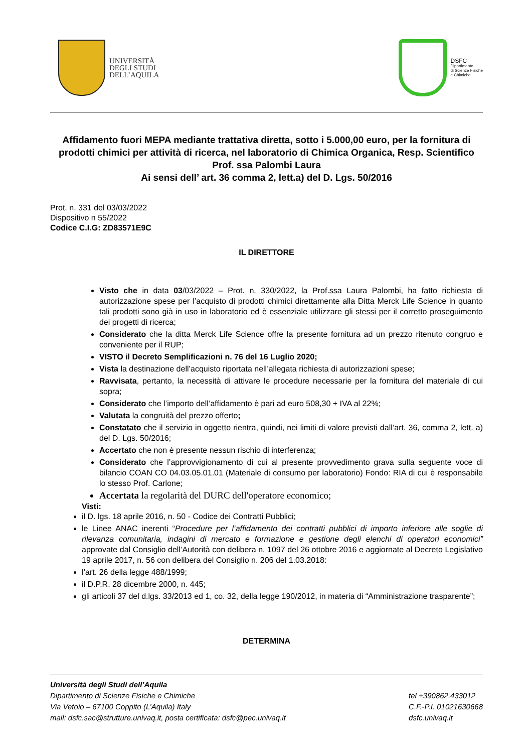UNIVERSITÀ
DEGLI STUDI
DELL’AQUILA
DSFC
Dipartimento
di Scienze Fisiche
e Chimiche
Affidamento fuori MEPA mediante trattativa diretta, sotto i 5.000,00 euro, per la fornitura di prodotti chimici per attività di ricerca, nel laboratorio di Chimica Organica, Resp. Scientifico Prof. ssa Palombi Laura
Ai sensi dell’ art. 36 comma 2, lett.a) del D. Lgs. 50/2016
Prot. n. 331 del 03/03/2022
Dispositivo n 55/2022
Codice C.I.G: ZD83571E9C
IL DIRETTORE
Visto che in data 03/03/2022 – Prot. n. 330/2022, la Prof.ssa Laura Palombi, ha fatto richiesta di autorizzazione spese per l’acquisto di prodotti chimici direttamente alla Ditta Merck Life Science in quanto tali prodotti sono già in uso in laboratorio ed è essenziale utilizzare gli stessi per il corretto proseguimento dei progetti di ricerca;
Considerato che la ditta Merck Life Science offre la presente fornitura ad un prezzo ritenuto congruo e conveniente per il RUP;
VISTO il Decreto Semplificazioni n. 76 del 16 Luglio 2020;
Vista la destinazione dell’acquisto riportata nell’allegata richiesta di autorizzazioni spese;
Ravvisata, pertanto, la necessità di attivare le procedure necessarie per la fornitura del materiale di cui sopra;
Considerato che l’importo dell’affidamento è pari ad euro 508,30 + IVA al 22%;
Valutata la congruità del prezzo offerto;
Constatato che il servizio in oggetto rientra, quindi, nei limiti di valore previsti dall’art. 36, comma 2, lett. a) del D. Lgs. 50/2016;
Accertato che non è presente nessun rischio di interferenza;
Considerato che l’approvvigionamento di cui al presente provvedimento grava sulla seguente voce di bilancio COAN CO 04.03.05.01.01 (Materiale di consumo per laboratorio) Fondo: RIA di cui è responsabile lo stesso Prof. Carlone;
Accertata la regolarità del DURC dell'operatore economico;
Visti:
il D. lgs. 18 aprile 2016, n. 50 - Codice dei Contratti Pubblici;
le Linee ANAC inerenti “Procedure per l’affidamento dei contratti pubblici di importo inferiore alle soglie di rilevanza comunitaria, indagini di mercato e formazione e gestione degli elenchi di operatori economici” approvate dal Consiglio dell’Autorità con delibera n. 1097 del 26 ottobre 2016 e aggiornate al Decreto Legislativo 19 aprile 2017, n. 56 con delibera del Consiglio n. 206 del 1.03.2018:
l’art. 26 della legge 488/1999;
il D.P.R. 28 dicembre 2000, n. 445;
gli articoli 37 del d.lgs. 33/2013 ed 1, co. 32, della legge 190/2012, in materia di “Amministrazione trasparente”;
DETERMINA
Università degli Studi dell’Aquila
Dipartimento di Scienze Fisiche e Chimiche
Via Vetoio – 67100 Coppito (L’Aquila) Italy
mail: dsfc.sac@strutture.univaq.it, posta certificata: dsfc@pec.univaq.it
tel +390862.433012
C.F.-P.I. 01021630668
dsfc.univaq.it